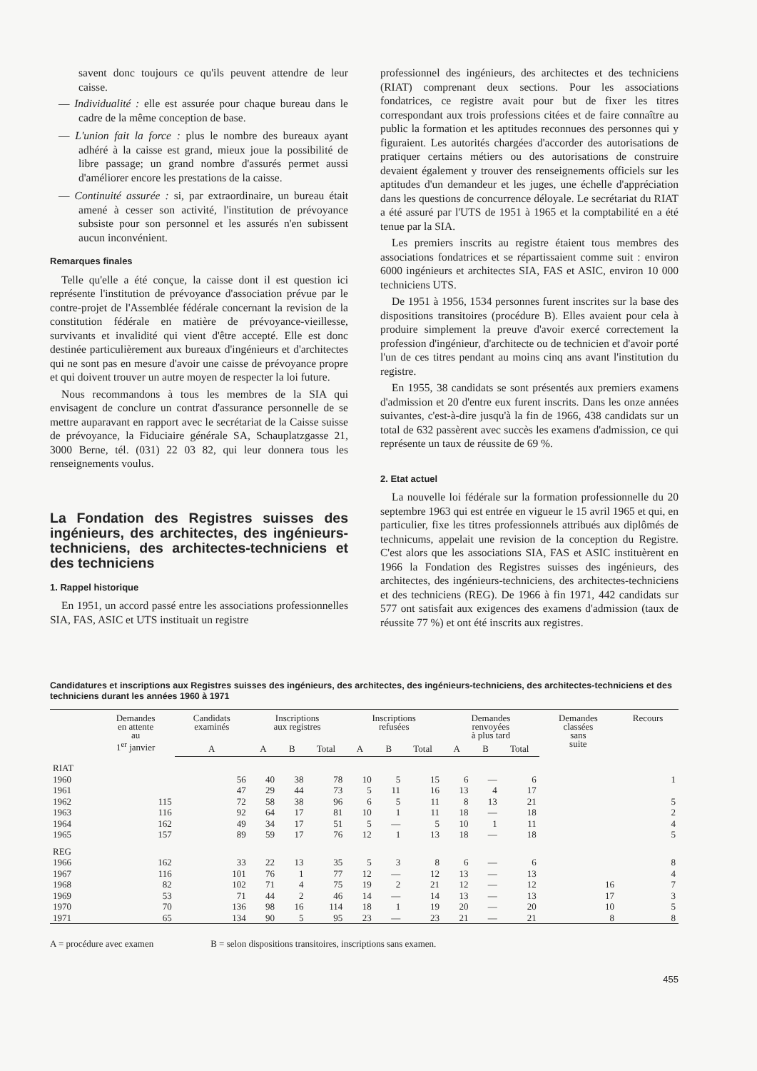savent donc toujours ce qu'ils peuvent attendre de leur caisse.
— Individualité : elle est assurée pour chaque bureau dans le cadre de la même conception de base.
— L'union fait la force : plus le nombre des bureaux ayant adhéré à la caisse est grand, mieux joue la possibilité de libre passage; un grand nombre d'assurés permet aussi d'améliorer encore les prestations de la caisse.
— Continuité assurée : si, par extraordinaire, un bureau était amené à cesser son activité, l'institution de prévoyance subsiste pour son personnel et les assurés n'en subissent aucun inconvénient.
Remarques finales
Telle qu'elle a été conçue, la caisse dont il est question ici représente l'institution de prévoyance d'association prévue par le contre-projet de l'Assemblée fédérale concernant la revision de la constitution fédérale en matière de prévoyance-vieillesse, survivants et invalidité qui vient d'être accepté. Elle est donc destinée particulièrement aux bureaux d'ingénieurs et d'architectes qui ne sont pas en mesure d'avoir une caisse de prévoyance propre et qui doivent trouver un autre moyen de respecter la loi future.
Nous recommandons à tous les membres de la SIA qui envisagent de conclure un contrat d'assurance personnelle de se mettre auparavant en rapport avec le secrétariat de la Caisse suisse de prévoyance, la Fiduciaire générale SA, Schauplatzgasse 21, 3000 Berne, tél. (031) 22 03 82, qui leur donnera tous les renseignements voulus.
La Fondation des Registres suisses des ingénieurs, des architectes, des ingénieurs-techniciens, des architectes-techniciens et des techniciens
1. Rappel historique
En 1951, un accord passé entre les associations professionnelles SIA, FAS, ASIC et UTS instituait un registre
professionnel des ingénieurs, des architectes et des techniciens (RIAT) comprenant deux sections. Pour les associations fondatrices, ce registre avait pour but de fixer les titres correspondant aux trois professions citées et de faire connaître au public la formation et les aptitudes reconnues des personnes qui y figuraient. Les autorités chargées d'accorder des autorisations de pratiquer certains métiers ou des autorisations de construire devaient également y trouver des renseignements officiels sur les aptitudes d'un demandeur et les juges, une échelle d'appréciation dans les questions de concurrence déloyale. Le secrétariat du RIAT a été assuré par l'UTS de 1951 à 1965 et la comptabilité en a été tenue par la SIA.
Les premiers inscrits au registre étaient tous membres des associations fondatrices et se répartissaient comme suit : environ 6000 ingénieurs et architectes SIA, FAS et ASIC, environ 10 000 techniciens UTS.
De 1951 à 1956, 1534 personnes furent inscrites sur la base des dispositions transitoires (procédure B). Elles avaient pour cela à produire simplement la preuve d'avoir exercé correctement la profession d'ingénieur, d'architecte ou de technicien et d'avoir porté l'un de ces titres pendant au moins cinq ans avant l'institution du registre.
En 1955, 38 candidats se sont présentés aux premiers examens d'admission et 20 d'entre eux furent inscrits. Dans les onze années suivantes, c'est-à-dire jusqu'à la fin de 1966, 438 candidats sur un total de 632 passèrent avec succès les examens d'admission, ce qui représente un taux de réussite de 69 %.
2. Etat actuel
La nouvelle loi fédérale sur la formation professionnelle du 20 septembre 1963 qui est entrée en vigueur le 15 avril 1965 et qui, en particulier, fixe les titres professionnels attribués aux diplômés de technicums, appelait une revision de la conception du Registre. C'est alors que les associations SIA, FAS et ASIC instituèrent en 1966 la Fondation des Registres suisses des ingénieurs, des architectes, des ingénieurs-techniciens, des architectes-techniciens et des techniciens (REG). De 1966 à fin 1971, 442 candidats sur 577 ont satisfait aux exigences des examens d'admission (taux de réussite 77 %) et ont été inscrits aux registres.
Candidatures et inscriptions aux Registres suisses des ingénieurs, des architectes, des ingénieurs-techniciens, des architectes-techniciens et des techniciens durant les années 1960 à 1971
| | Demandes en attente au 1<sup>er</sup> janvier | Candidats examinés | Inscriptions aux registres | | | Inscriptions refusées | | | Demandes renvoyées à plus tard | | | Demandes classées sans suite | Recours |
| --- | --- | --- | --- | --- | --- | --- | --- | --- | --- | --- | --- | --- | --- |
| | | A | A | B | Total | A | B | Total | A | B | Total | | |
| RIAT | | | | | | | | | | | | | |
| 1960 | | 56 | 40 | 38 | 78 | 10 | 5 | 15 | 6 | — | 6 | | 1 |
| 1961 | | 47 | 29 | 44 | 73 | 5 | 11 | 16 | 13 | 4 | 17 | | |
| 1962 | 115 | 72 | 58 | 38 | 96 | 6 | 5 | 11 | 8 | 13 | 21 | | 5 |
| 1963 | 116 | 92 | 64 | 17 | 81 | 10 | 1 | 11 | 18 | — | 18 | | 2 |
| 1964 | 162 | 49 | 34 | 17 | 51 | 5 | — | 5 | 10 | 1 | 11 | | 4 |
| 1965 | 157 | 89 | 59 | 17 | 76 | 12 | 1 | 13 | 18 | — | 18 | | 5 |
| REG | | | | | | | | | | | | | |
| 1966 | 162 | 33 | 22 | 13 | 35 | 5 | 3 | 8 | 6 | — | 6 | | 8 |
| 1967 | 116 | 101 | 76 | 1 | 77 | 12 | — | 12 | 13 | — | 13 | | 4 |
| 1968 | 82 | 102 | 71 | 4 | 75 | 19 | 2 | 21 | 12 | — | 12 | 16 | 7 |
| 1969 | 53 | 71 | 44 | 2 | 46 | 14 | — | 14 | 13 | — | 13 | 17 | 3 |
| 1970 | 70 | 136 | 98 | 16 | 114 | 18 | 1 | 19 | 20 | — | 20 | 10 | 5 |
| 1971 | 65 | 134 | 90 | 5 | 95 | 23 | — | 23 | 21 | — | 21 | 8 | 8 |
A = procédure avec examen B = selon dispositions transitoires, inscriptions sans examen.
455